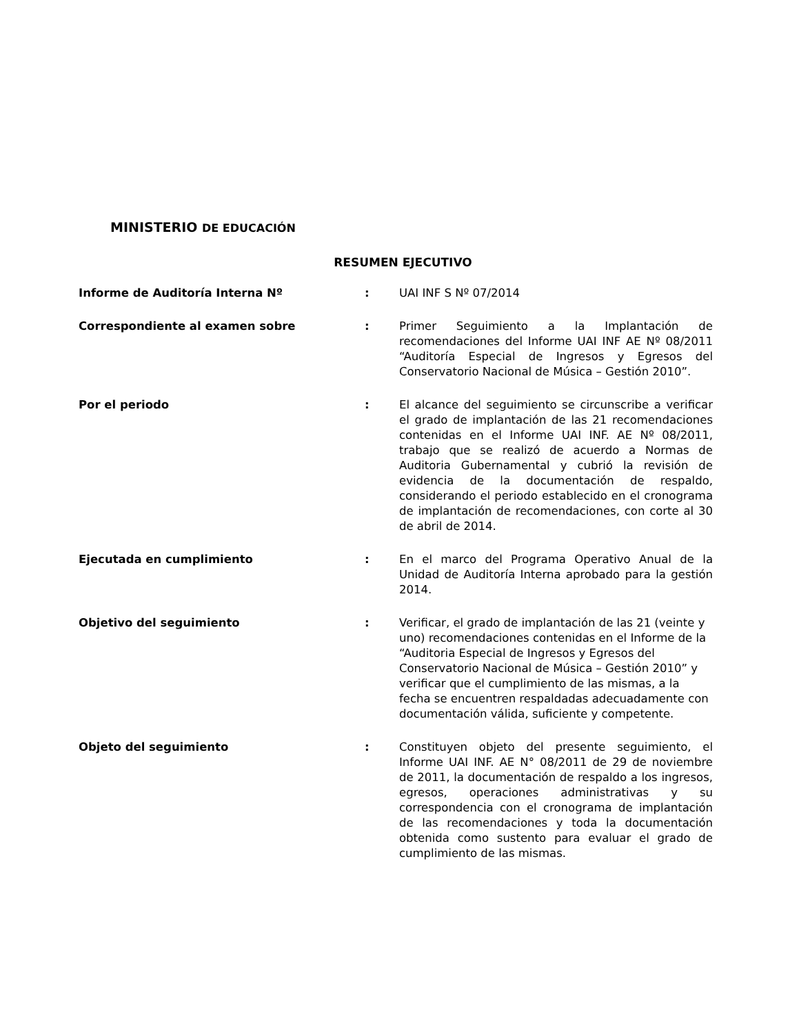MINISTERIO DE EDUCACIÓN
RESUMEN EJECUTIVO
Informe de Auditoría Interna Nº : UAI INF S Nº 07/2014
Correspondiente al examen sobre : Primer Seguimiento a la Implantación de recomendaciones del Informe UAI INF AE Nº 08/2011 “Auditoría Especial de Ingresos y Egresos del Conservatorio Nacional de Música – Gestión 2010”.
Por el periodo : El alcance del seguimiento se circunscribe a verificar el grado de implantación de las 21 recomendaciones contenidas en el Informe UAI INF. AE Nº 08/2011, trabajo que se realizó de acuerdo a Normas de Auditoria Gubernamental y cubrió la revisión de evidencia de la documentación de respaldo, considerando el periodo establecido en el cronograma de implantación de recomendaciones, con corte al 30 de abril de 2014.
Ejecutada en cumplimiento : En el marco del Programa Operativo Anual de la Unidad de Auditoría Interna aprobado para la gestión 2014.
Objetivo del seguimiento : Verificar, el grado de implantación de las 21 (veinte y uno) recomendaciones contenidas en el Informe de la “Auditoria Especial de Ingresos y Egresos del Conservatorio Nacional de Música – Gestión 2010” y verificar que el cumplimiento de las mismas, a la fecha se encuentren respaldadas adecuadamente con documentación válida, suficiente y competente.
Objeto del seguimiento : Constituyen objeto del presente seguimiento, el Informe UAI INF. AE N° 08/2011 de 29 de noviembre de 2011, la documentación de respaldo a los ingresos, egresos, operaciones administrativas y su correspondencia con el cronograma de implantación de las recomendaciones y toda la documentación obtenida como sustento para evaluar el grado de cumplimiento de las mismas.